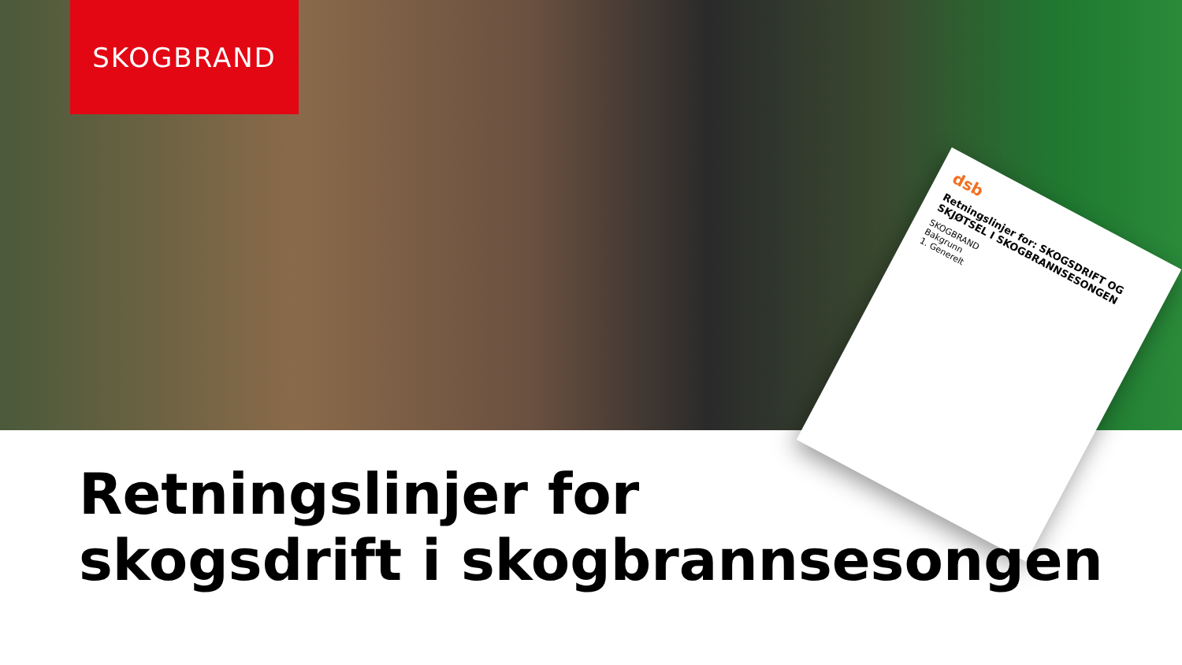SKOGBRAND
dsb
Retningslinjer for: SKOGSDRIFT OG SKJØTSEL I SKOGBRANNSESONGEN
SKOGBRAND
Bakgrunn
1. Generelt
Retningslinjer for
skogsdrift i skogbrannsesongen